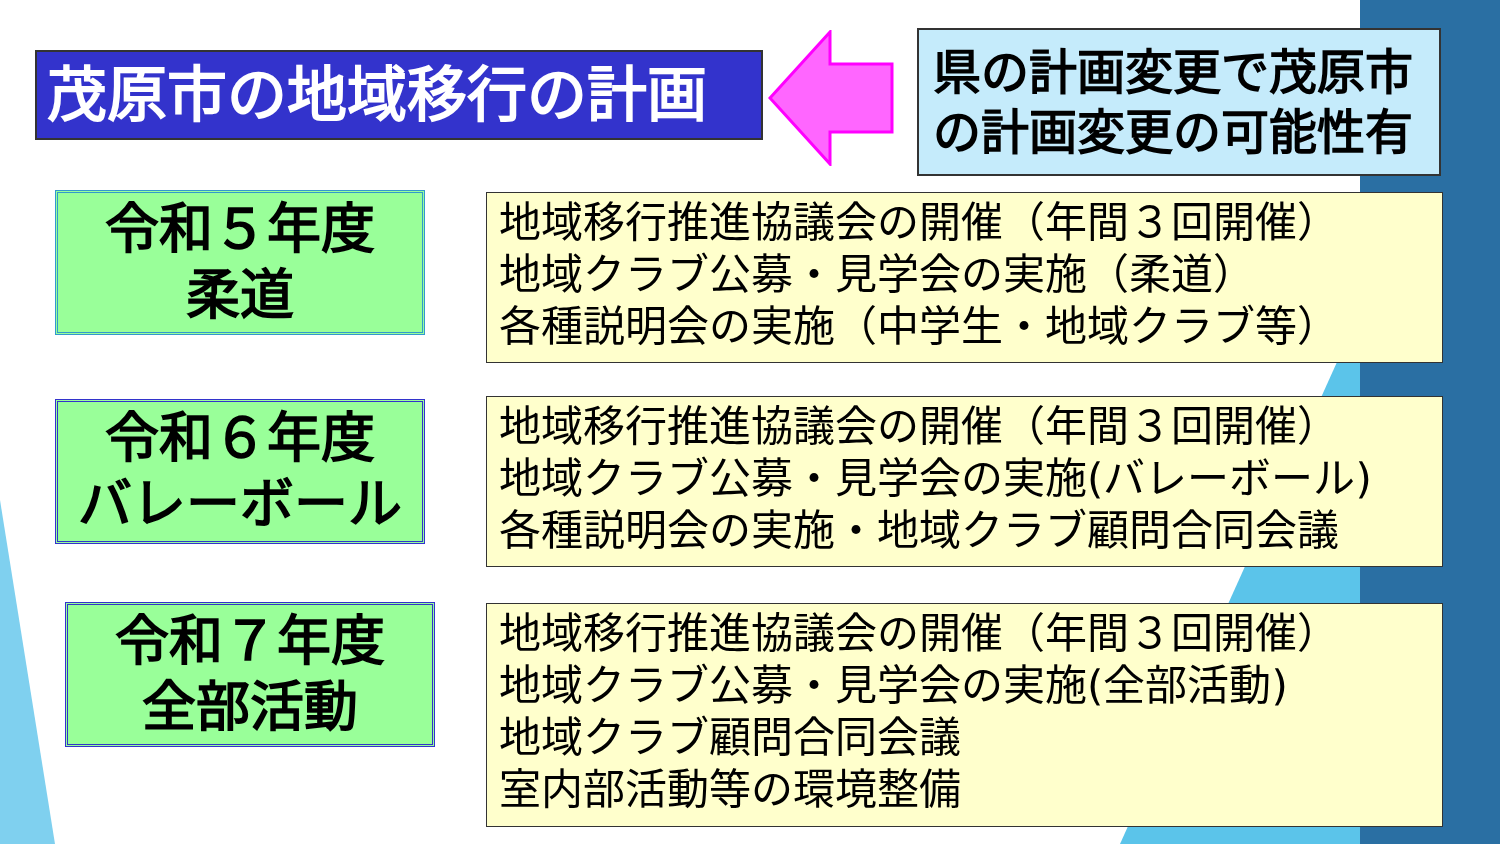茂原市の地域移行の計画
県の計画変更で茂原市
の計画変更の可能性有
令和５年度
柔道
地域移行推進協議会の開催（年間３回開催）
地域クラブ公募・見学会の実施（柔道）
各種説明会の実施（中学生・地域クラブ等）
令和６年度
バレーボール
地域移行推進協議会の開催（年間３回開催）
地域クラブ公募・見学会の実施(バレーボール)
各種説明会の実施・地域クラブ顧問合同会議
令和７年度
全部活動
地域移行推進協議会の開催（年間３回開催）
地域クラブ公募・見学会の実施(全部活動)
地域クラブ顧問合同会議
室内部活動等の環境整備